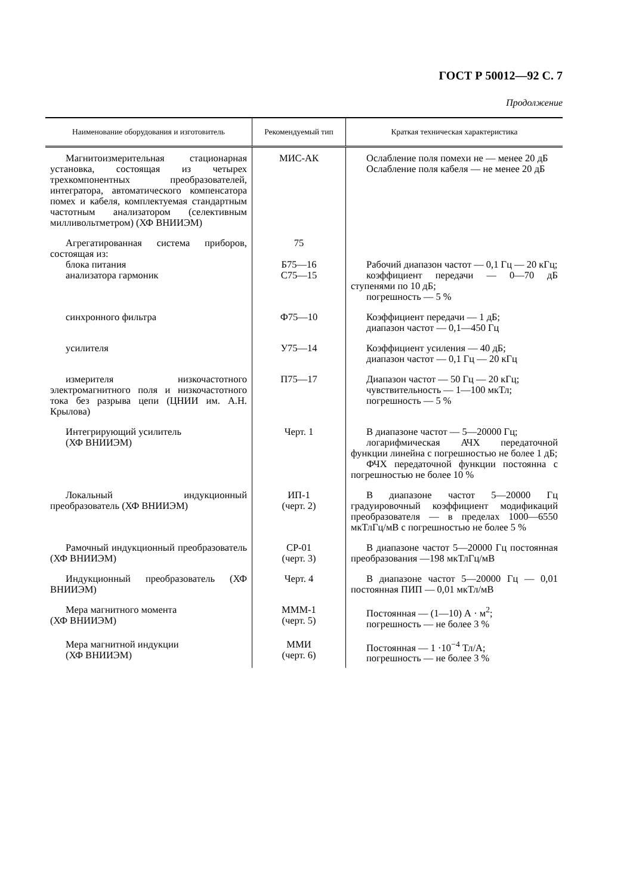ГОСТ Р 50012—92 С. 7
Продолжение
| Наименование оборудования и изготовитель | Рекомендуемый тип | Краткая техническая характеристика |
| --- | --- | --- |
| Магнитоизмерительная стационарная установка, состоящая из четырех трехкомпонентных преобразователей, интегратора, автоматического компенсатора помех и кабеля, комплектуемая стандартным частотным анализатором (селективным милливольтметром) (ХФ ВНИИЭМ) | МИС-АК | Ослабление поля помехи не — менее 20 дБ Ослабление поля кабеля — не менее 20 дБ |
| Агрегатированная система приборов, состоящая из: блока питания анализатора гармоник | 75 Б75—16 С75—15 | Рабочий диапазон частот — 0,1 Гц — 20 кГц; коэффициент передачи — 0—70 дБ ступенями по 10 дБ; погрешность — 5 % |
| синхронного фильтра | Ф75—10 | Коэффициент передачи — 1 дБ; диапазон частот — 0,1—450 Гц |
| усилителя | У75—14 | Коэффициент усиления — 40 дБ; диапазон частот — 0,1 Гц — 20 кГц |
| измерителя низкочастотного электромагнитного поля и низкочастотного тока без разрыва цепи (ЦНИИ им. А.Н. Крылова) | П75—17 | Диапазон частот — 50 Гц — 20 кГц; чувствительность — 1—100 мкТл; погрешность — 5 % |
| Интегрирующий усилитель (ХФ ВНИИЭМ) | Черт. 1 | В диапазоне частот — 5—20000 Гц; логарифмическая АЧХ передаточной функции линейна с погрешностью не более 1 дБ; ФЧХ передаточной функции постоянна с погрешностью не более 10 % |
| Локальный индукционный преобразователь (ХФ ВНИИЭМ) | ИП-1 (черт. 2) | В диапазоне частот 5—20000 Гц градуировочный коэффициент модификаций преобразователя — в пределах 1000—6550 мкТлГц/мВ с погрешностью не более 5 % |
| Рамочный индукционный преобразователь (ХФ ВНИИЭМ) | СР-01 (черт. 3) | В диапазоне частот 5—20000 Гц постоянная преобразования —198 мкТлГц/мВ |
| Индукционный преобразователь (ХФ ВНИИЭМ) | Черт. 4 | В диапазоне частот 5—20000 Гц — 0,01 постоянная ПИП — 0,01 мкТл/мВ |
| Мера магнитного момента (ХФ ВНИИЭМ) | МММ-1 (черт. 5) | Постоянная — (1—10) А · м<sup>2</sup>; погрешность — не более 3 % |
| Мера магнитной индукции (ХФ ВНИИЭМ) | ММИ (черт. 6) | Постоянная — 1 ·10<sup>−4</sup> Тл/А; погрешность — не более 3 % |